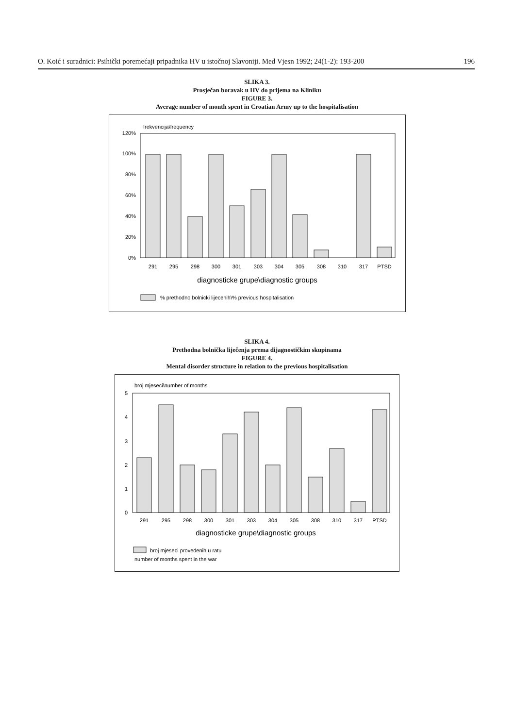O. Koić i suradnici: Psihički poremećaji pripadnika HV u istočnoj Slavoniji. Med Vjesn 1992; 24(1-2): 193-200 196
SLIKA 3.
Prosječan boravak u HV do prijema na Kliniku
FIGURE 3.
Average number of month spent in Croatian Army up to the hospitalisation
frekvencija\frequency
120%
100%
80%
60%
40%
20%
0%
291
295
298
300
301
303
304
305
308
310
317
PTSD
diagnosticke grupe\diagnostic groups
% prethodno bolnicki lijecenih\% previous hospitalisation
SLIKA 4.
Prethodna bolnička liječenja prema dijagnostičkim skupinama
FIGURE 4.
Mental disorder structure in relation to the previous hospitalisation
broj mjeseci\number of months
5
4
3
2
1
0
291
295
298
300
301
303
304
305
308
310
317
PTSD
diagnosticke grupe\diagnostic groups
broj mjeseci provedenih u ratu
number of months spent in the war